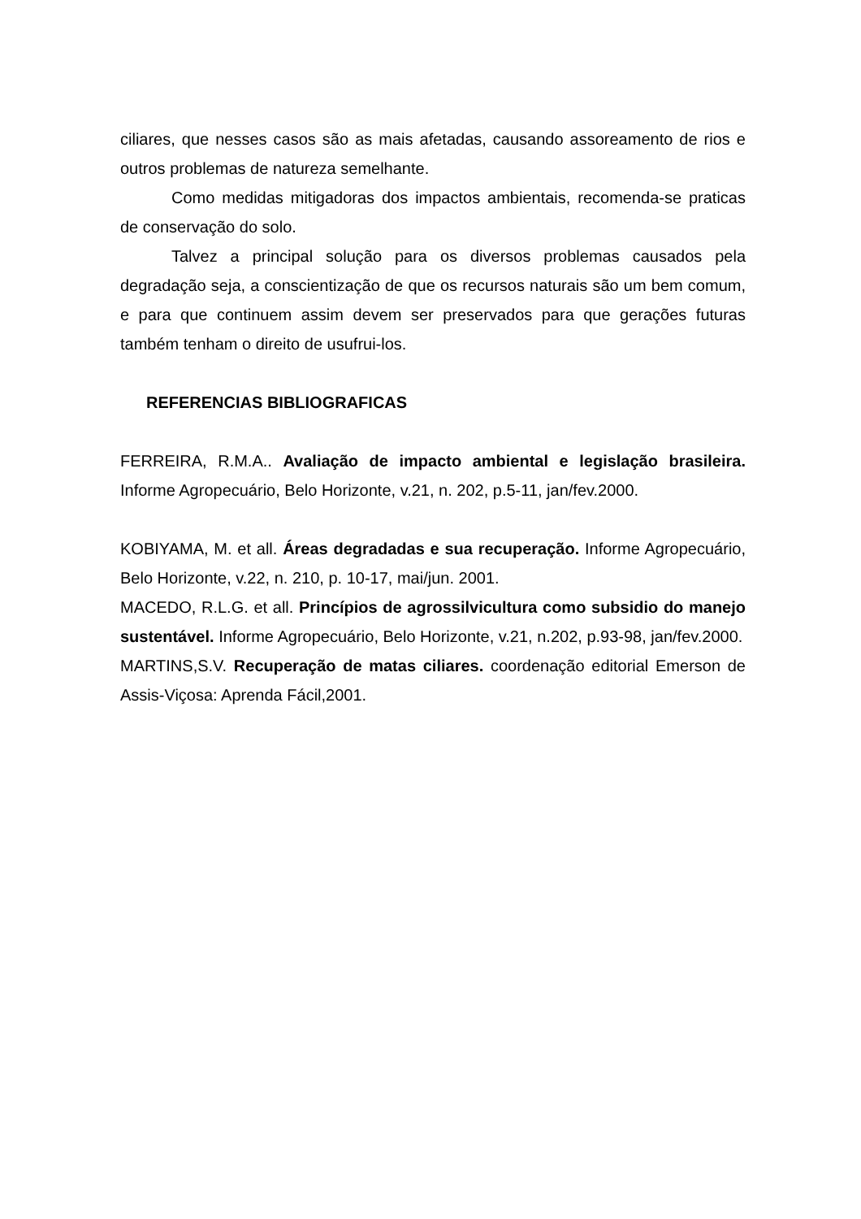ciliares, que nesses casos são as mais afetadas, causando assoreamento de rios e outros problemas de natureza semelhante.
Como medidas mitigadoras dos impactos ambientais, recomenda-se praticas de conservação do solo.
Talvez a principal solução para os diversos problemas causados pela degradação seja, a conscientização de que os recursos naturais são um bem comum, e para que continuem assim devem ser preservados para que gerações futuras também tenham o direito de usufrui-los.
REFERENCIAS BIBLIOGRAFICAS
FERREIRA, R.M.A.. Avaliação de impacto ambiental e legislação brasileira. Informe Agropecuário, Belo Horizonte, v.21, n. 202, p.5-11, jan/fev.2000.
KOBIYAMA, M. et all. Áreas degradadas e sua recuperação. Informe Agropecuário, Belo Horizonte, v.22, n. 210, p. 10-17, mai/jun. 2001.
MACEDO, R.L.G. et all. Princípios de agrossilvicultura como subsidio do manejo sustentável. Informe Agropecuário, Belo Horizonte, v.21, n.202, p.93-98, jan/fev.2000.
MARTINS,S.V. Recuperação de matas ciliares. coordenação editorial Emerson de Assis-Viçosa: Aprenda Fácil,2001.